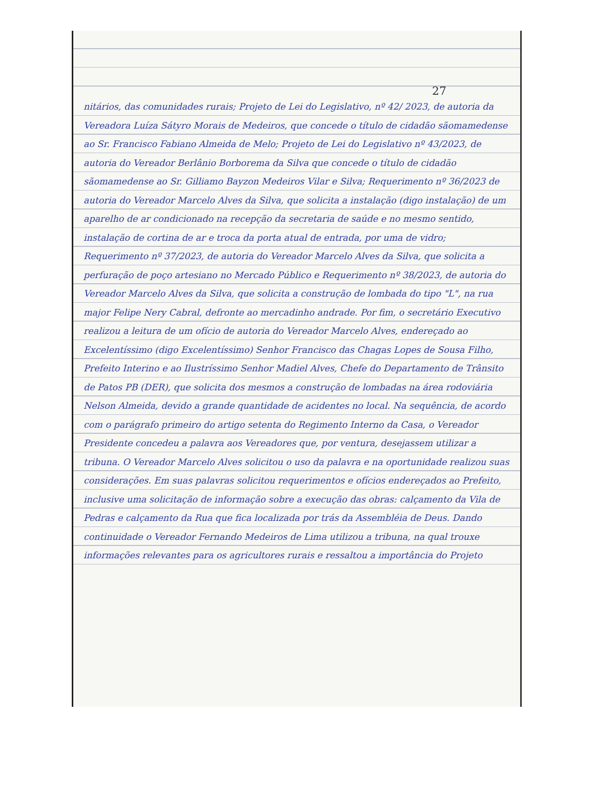27
nitários, das comunidades rurais; Projeto de Lei do Legislativo, nº 42/ 2023, de autoria da Vereadora Luíza Sátyro Morais de Medeiros, que concede o título de cidadão sãomamedense ao Sr. Francisco Fabiano Almeida de Melo; Projeto de Lei do Legislativo nº 43/2023, de autoria do Vereador Berlânio Borborema da Silva que concede o título de cidadão sãomamedense ao Sr. Gilliamo Bayzon Medeiros Vilar e Silva; Requerimento nº 36/2023 de autoria do Vereador Marcelo Alves da Silva, que solicita a instalação (digo instalação) de um aparelho de ar condicionado na recepção da secretaria de saúde e no mesmo sentido, instalação de cortina de ar e troca da porta atual de entrada, por uma de vidro; Requerimento nº 37/2023, de autoria do Vereador Marcelo Alves da Silva, que solicita a perfuração de poço artesiano no Mercado Público e Requerimento nº 38/2023, de autoria do Vereador Marcelo Alves da Silva, que solicita a construção de lombada do tipo "L", na rua major Felipe Nery Cabral, defronte ao mercadinho andrade. Por fim, o secretário Executivo realizou a leitura de um ofício de autoria do Vereador Marcelo Alves, endereçado ao Excelentíssimo (digo Excelentíssimo) Senhor Francisco das Chagas Lopes de Sousa Filho, Prefeito Interino e ao Ilustríssimo Senhor Madiel Alves, Chefe do Departamento de Trânsito de Patos PB (DER), que solicita dos mesmos a construção de lombadas na área rodoviária Nelson Almeida, devido a grande quantidade de acidentes no local. Na sequência, de acordo com o parágrafo primeiro do artigo setenta do Regimento Interno da Casa, o Vereador Presidente concedeu a palavra aos Vereadores que, por ventura, desejassem utilizar a tribuna. O Vereador Marcelo Alves solicitou o uso da palavra e na oportunidade realizou suas considerações. Em suas palavras solicitou requerimentos e ofícios endereçados ao Prefeito, inclusive uma solicitação de informação sobre a execução das obras: calçamento da Vila de Pedras e calçamento da Rua que fica localizada por trás da Assembléia de Deus. Dando continuidade o Vereador Fernando Medeiros de Lima utilizou a tribuna, na qual trouxe informações relevantes para os agricultores rurais e ressaltou a importância do Projeto